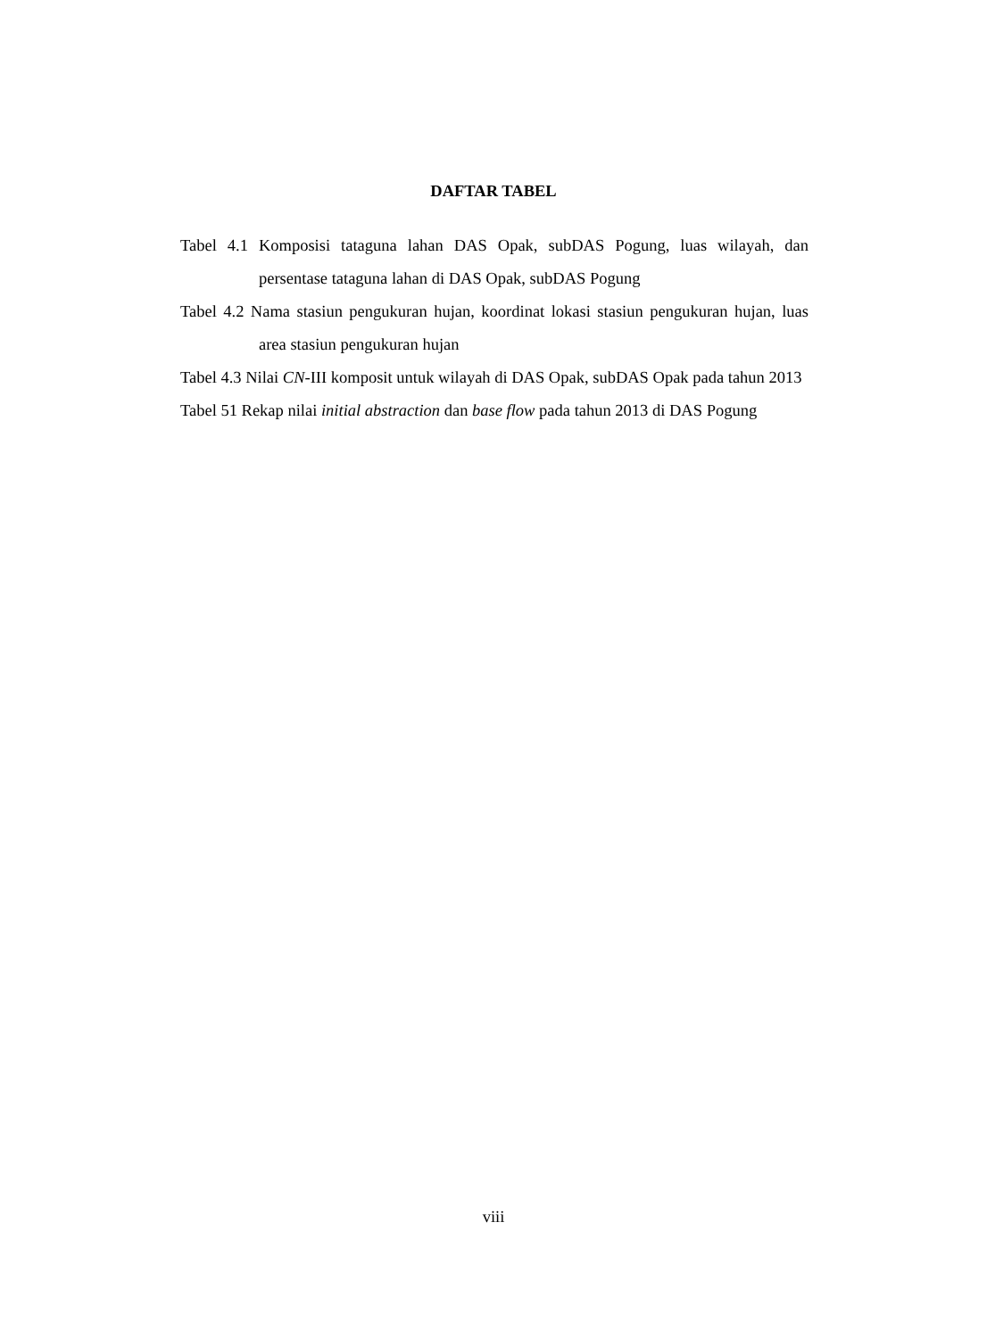DAFTAR TABEL
Tabel 4.1 Komposisi tataguna lahan DAS Opak, subDAS Pogung, luas wilayah, dan persentase tataguna lahan di DAS Opak, subDAS Pogung
Tabel 4.2 Nama stasiun pengukuran hujan, koordinat lokasi stasiun pengukuran hujan, luas area stasiun pengukuran hujan
Tabel 4.3 Nilai CN-III komposit untuk wilayah di DAS Opak, subDAS Opak pada tahun 2013
Tabel 51 Rekap nilai initial abstraction dan base flow pada tahun 2013 di DAS Pogung
viii